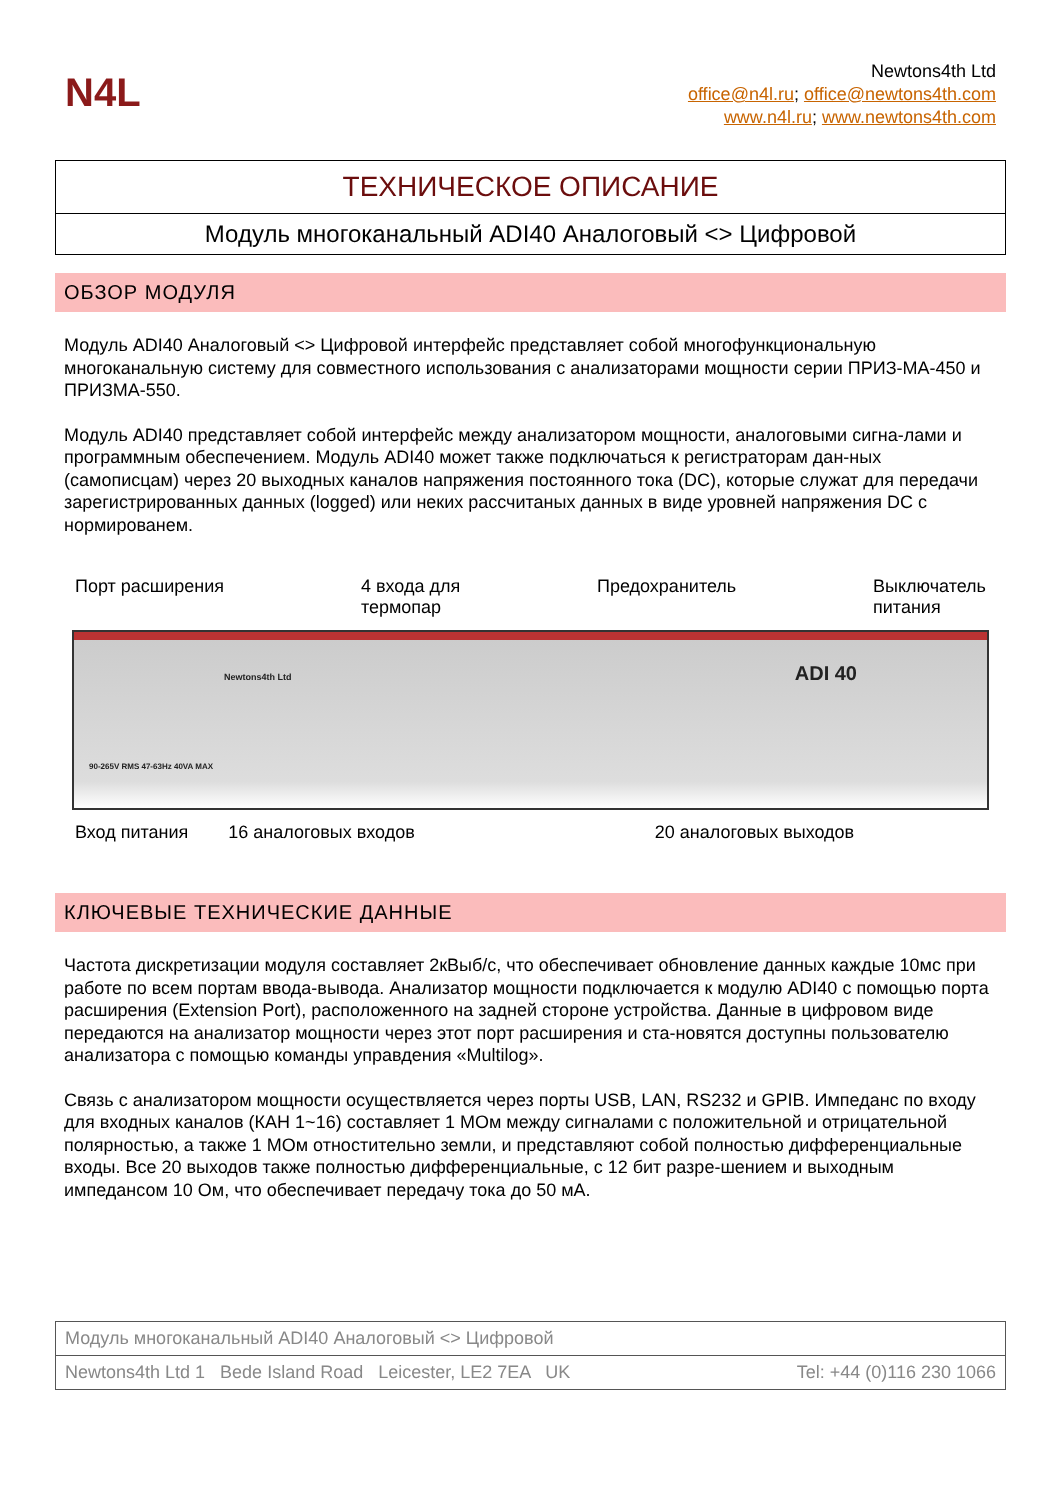N4L
Newtons4th Ltd
office@n4l.ru; office@newtons4th.com
www.n4l.ru; www.newtons4th.com
ТЕХНИЧЕСКОЕ ОПИСАНИЕ
Модуль многоканальный ADI40 Аналоговый <> Цифровой
ОБЗОР МОДУЛЯ
Модуль ADI40 Аналоговый <> Цифровой интерфейс представляет собой многофункциональную многоканальную систему для совместного использования с анализаторами мощности серии ПРИЗ-МА-450 и ПРИЗМА-550.
Модуль ADI40 представляет собой интерфейс между анализатором мощности, аналоговыми сигна-лами и программным обеспечением. Модуль ADI40 может также подключаться к регистраторам дан-ных (самописцам) через 20 выходных каналов напряжения постоянного тока (DC), которые служат для передачи зарегистрированных данных (logged) или неких рассчитаных данных в виде уровней напряжения DC с нормированем.
Порт расширения 4 входа для
термопар
Предохранитель Выключатель
питания
90-265V RMS 47-63Hz 40VA MAX
Newtons4th Ltd ADI 40
Вход питания 16 аналоговых входов 20 аналоговых выходов
КЛЮЧЕВЫЕ ТЕХНИЧЕСКИЕ ДАННЫЕ
Частота дискретизации модуля составляет 2кВыб/с, что обеспечивает обновление данных каждые 10мс при работе по всем портам ввода-вывода. Анализатор мощности подключается к модулю ADI40 с помощью порта расширения (Extension Port), расположенного на задней стороне устройства. Данные в цифровом виде передаются на анализатор мощности через этот порт расширения и ста-новятся доступны пользователю анализатора с помощью команды управдения «Multilog».
Связь с анализатором мощности осуществляется через порты USB, LAN, RS232 и GPIB. Импеданс по входу для входных каналов (КАН 1~16) составляет 1 МОм между сигналами с положительной и отрицательной полярностью, а также 1 МОм отностительно земли, и представляют собой полностью дифференциальные входы. Все 20 выходов также полностью дифференциальные, с 12 бит разре-шением и выходным импедансом 10 Ом, что обеспечивает передачу тока до 50 мА.
Модуль многоканальный ADI40 Аналоговый <> Цифровой
Newtons4th Ltd 1 Bede Island Road Leicester, LE2 7EA UK Tel: +44 (0)116 230 1066